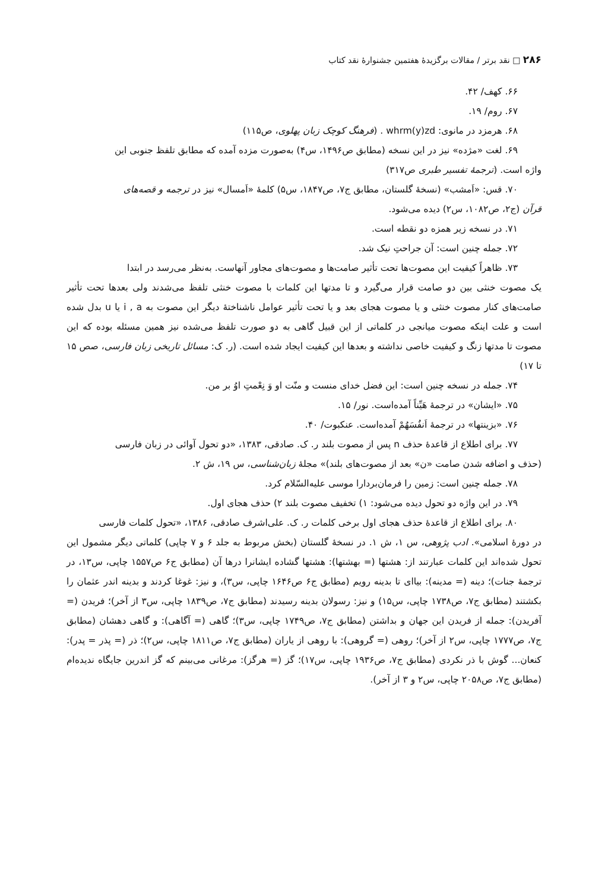۲۸۶ □ نقد برتر / مقالات برگزیدهٔ هفتمین جشنوارهٔ نقد کتاب
۶۶. کهف/ ۴۲.
۶۷. روم/ ۱۹.
۶۸. هرمزد در مانوی: whrm(y)zd . (فرهنگ کوچک زبان پهلوی، ص۱۱۵)
۶۹. لغت «مژده» نیز در این نسخه (مطابق ص۱۴۹۶، س۴) به‌صورت مزده آمده که مطابق تلفظ جنوبی این
واژه است. (ترجمهٔ تفسیر طبری ص۳۱۷)
۷۰. قس: «اَمشب» (نسخهٔ گلستان، مطابق ج۷، ص۱۸۴۷، س۵) کلمهٔ «اَمسال» نیز در ترجمه و قصه‌های
قرآن (ج۲، ص۱۰۸۲، س۲) دیده می‌شود.
۷۱. در نسخه زیر همزه دو نقطه است.
۷۲. جمله چنین است: آن جراحتِ نیک شد.
۷۳. ظاهراً کیفیت این مصوت‌ها تحت تأثیر صامت‌ها و مصوت‌های مجاور آنهاست. به‌نظر می‌رسد در ابتدا
یک مصوت خنثی بین دو صامت قرار می‌گیرد و تا مدتها این کلمات با مصوت خنثی تلفظ می‌شدند ولی بعدها تحت تأثیر صامت‌های کنار مصوت خنثی و یا مصوت هجای بعد و یا تحت تأثیر عوامل ناشناختهٔ دیگر این مصوت به i , a یا u بدل شده است و علت اینکه مصوت میانجی در کلماتی از این قبیل گاهی به دو صورت تلفظ می‌شده نیز همین مسئله بوده که این مصوت تا مدتها زنگ و کیفیت خاصی نداشته و بعدها این کیفیت ایجاد شده است. (ر. ک: مسائل تاریخی زبان فارسی، صص ۱۵ تا ۱۷)
۷۴. جمله در نسخه چنین است: این فضل خدای منست و منّت او وَ نِعْمتِ اوُ بر من.
۷۵. «ایشان» در ترجمهٔ هَیِّناً آمده‌است. نور/ ۱۵.
۷۶. «بزینتها» در ترجمهٔ اَنفُسَهُمْ آمده‌است. عنکبوت/ ۴۰.
۷۷. برای اطلاع از قاعدهٔ حذف n پس از مصوت بلند ر. ک. صادقی، ۱۳۸۳، «دو تحول آوائی در زبان فارسی
(حذف و اضافه شدن صامت «ن» بعد از مصوت‌های بلند)» مجلهٔ زبان‌شناسی، س ۱۹، ش ۲.
۷۸. جمله چنین است: زمین را فرمان‌بردارا موسی علیه‌السّلام کرد.
۷۹. در این واژه دو تحول دیده می‌شود: ۱) تخفیف مصوت بلند ۲) حذف هجای اول.
۸۰. برای اطلاع از قاعدهٔ حذف هجای اول برخی کلمات ر. ک. علی‌اشرف صادقی، ۱۳۸۶، «تحول کلمات فارسی
در دورهٔ اسلامی». ادب پژوهی، س ۱، ش ۱. در نسخهٔ گلستان (بخش مربوط به جلد ۶ و ۷ چاپی) کلماتی دیگر مشمول این تحول شده‌اند این کلمات عبارتند از: هشتها (= بهشتها): هشتها گشاده ایشانرا درها آن (مطابق ج۶ ص۱۵۵۷ چاپی، س۱۳، در ترجمهٔ جنات)؛ دینه (= مدینه): بیاای تا بدینه رویم (مطابق ج۶ ص۱۶۴۶ چاپی، س۳)، و نیز: غوغا کردند و بدینه اندر عثمان را بکشتند (مطابق ج۷، ص۱۷۳۸ چاپی، س۱۵) و نیز: رسولان بدینه رسیدند (مطابق ج۷، ص۱۸۳۹ چاپی، س۳ از آخر)؛ فریدن (= آفریدن): جمله از فریدن این جهان و بداشتن (مطابق ج۷، ص۱۷۴۹ چاپی، س۳)؛ گاهی (= آگاهی): و گاهی دهشان (مطابق ج۷، ص۱۷۷۷ چاپی، س۲ از آخر)؛ روهی (= گروهی): با روهی از یاران (مطابق ج۷، ص۱۸۱۱ چاپی، س۲)؛ ذر (= پذر = پدر): کنعان... گوش با ذر نکردی (مطابق ج۷، ص۱۹۳۶ چاپی، س۱۷)؛ گز (= هرگز): مرغانی می‌بینم که گز اندرین جایگاه ندیده‌ام (مطابق ج۷، ص۲۰۵۸ چاپی، س۲ و ۳ از آخر).